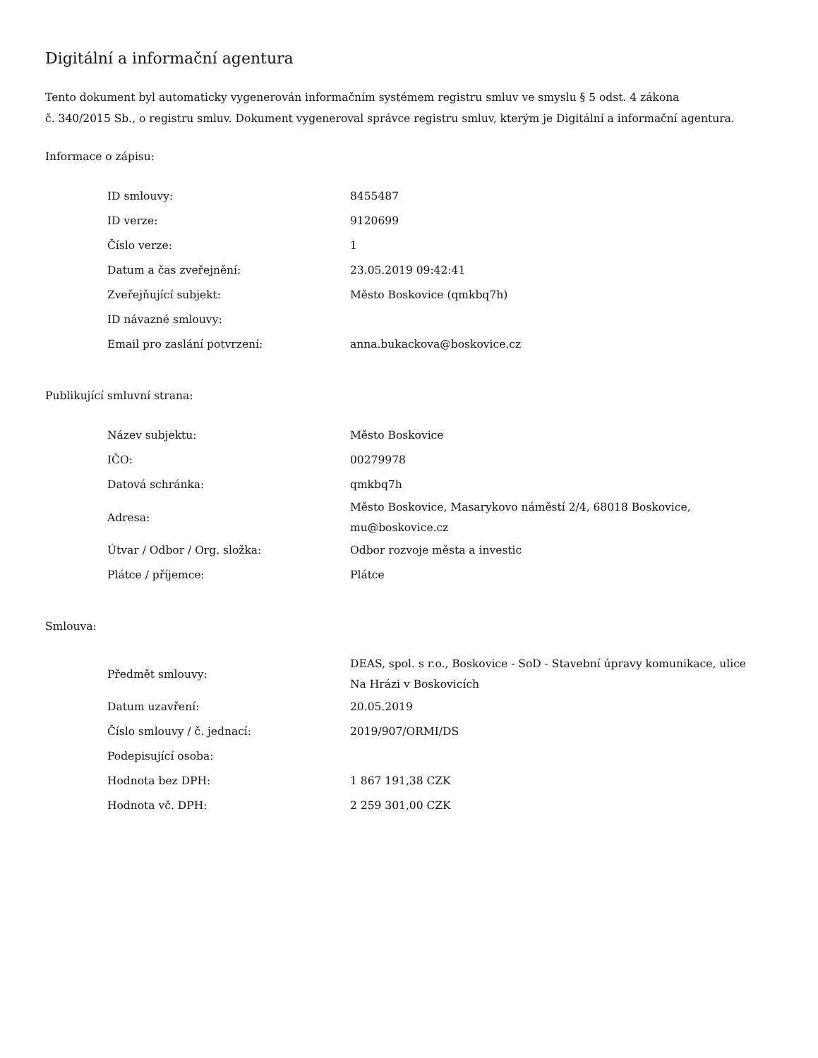Digitální a informační agentura
Tento dokument byl automaticky vygenerován informačním systémem registru smluv ve smyslu § 5 odst. 4 zákona
č. 340/2015 Sb., o registru smluv. Dokument vygeneroval správce registru smluv, kterým je Digitální a informační agentura.
Informace o zápisu:
| ID smlouvy: | 8455487 |
| ID verze: | 9120699 |
| Číslo verze: | 1 |
| Datum a čas zveřejnění: | 23.05.2019 09:42:41 |
| Zveřejňující subjekt: | Město Boskovice (qmkbq7h) |
| ID návazné smlouvy: | |
| Email pro zaslání potvrzení: | anna.bukackova@boskovice.cz |
Publikující smluvní strana:
| Název subjektu: | Město Boskovice |
| IČO: | 00279978 |
| Datová schránka: | qmkbq7h |
| Adresa: | Město Boskovice, Masarykovo náměstí 2/4, 68018 Boskovice, mu@boskovice.cz |
| Útvar / Odbor / Org. složka: | Odbor rozvoje města a investic |
| Plátce / příjemce: | Plátce |
Smlouva:
| Předmět smlouvy: | DEAS, spol. s r.o., Boskovice - SoD - Stavební úpravy komunikace, ulice Na Hrázi v Boskovicích |
| Datum uzavření: | 20.05.2019 |
| Číslo smlouvy / č. jednací: | 2019/907/ORMI/DS |
| Podepisující osoba: | |
| Hodnota bez DPH: | 1 867 191,38 CZK |
| Hodnota vč. DPH: | 2 259 301,00 CZK |